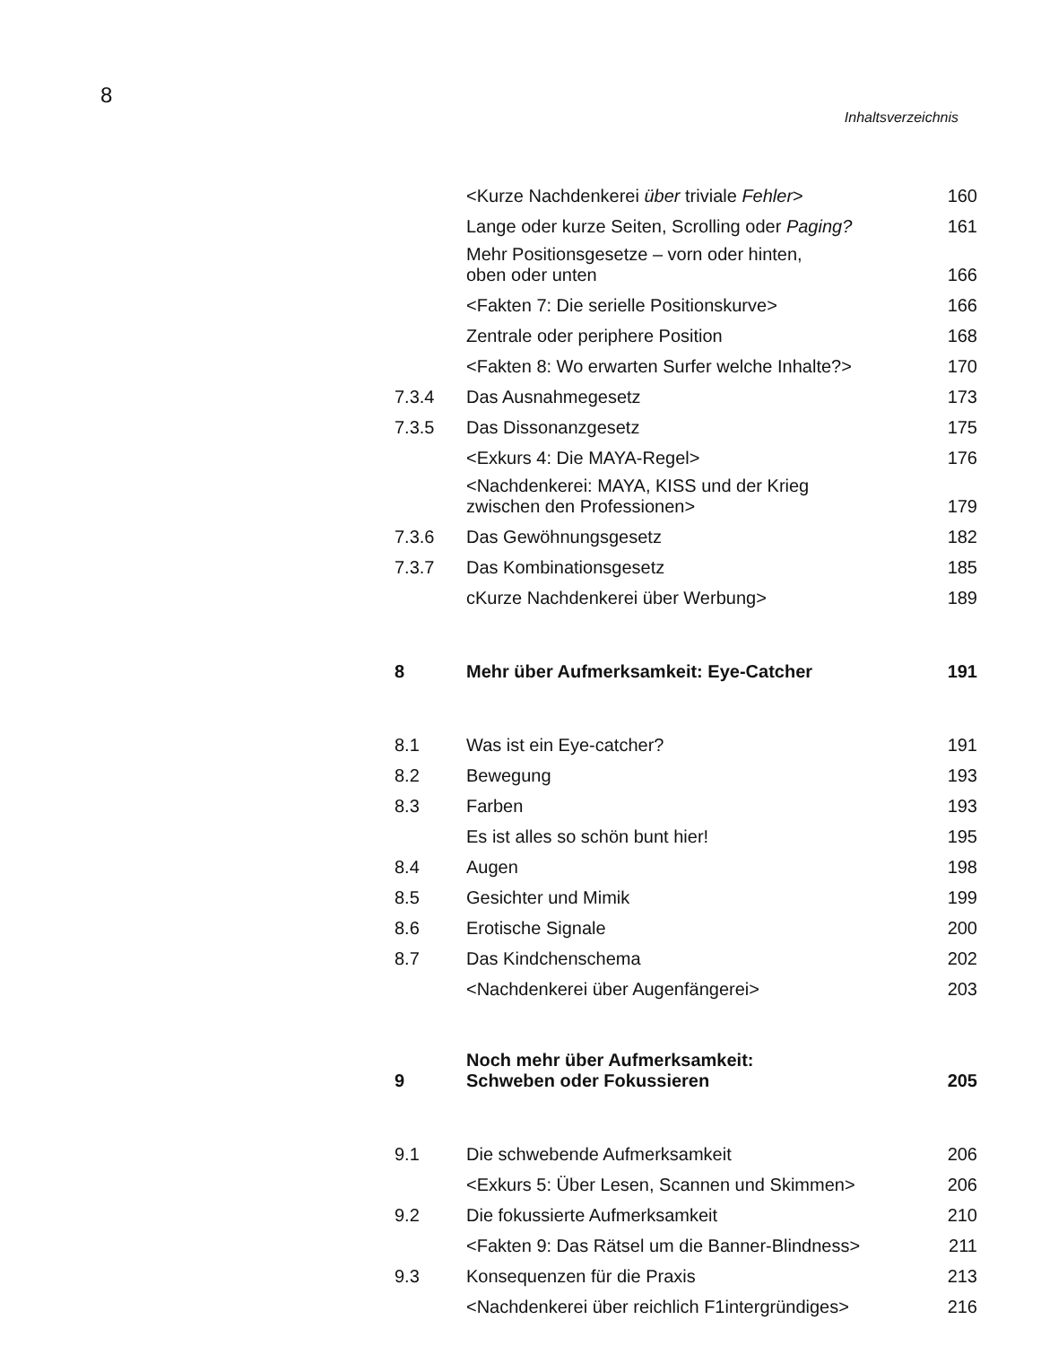8
Inhaltsverzeichnis
| | <Kurze Nachdenkerei über triviale Fehler > | 160 |
| | Lange oder kurze Seiten, Scrolling oder Paging? | 161 |
| | Mehr Positionsgesetze – vorn oder hinten, oben oder unten | 166 |
| | <Fakten 7: Die serielle Positionskurve> | 166 |
| | Zentrale oder periphere Position | 168 |
| | <Fakten 8: Wo erwarten Surfer welche Inhalte?> | 170 |
| 7.3.4 | Das Ausnahmegesetz | 173 |
| 7.3.5 | Das Dissonanzgesetz | 175 |
| | <Exkurs 4: Die MAYA-Regel> | 176 |
| | <Nachdenkerei: MAYA, KISS und der Krieg zwischen den Professionen> | 179 |
| 7.3.6 | Das Gewöhnungsgesetz | 182 |
| 7.3.7 | Das Kombinationsgesetz | 185 |
| | cKurze Nachdenkerei über Werbung> | 189 |
| 8 | Mehr über Aufmerksamkeit: Eye-Catcher | 191 |
| 8.1 | Was ist ein Eye-catcher? | 191 |
| 8.2 | Bewegung | 193 |
| 8.3 | Farben | 193 |
| | Es ist alles so schön bunt hier! | 195 |
| 8.4 | Augen | 198 |
| 8.5 | Gesichter und Mimik | 199 |
| 8.6 | Erotische Signale | 200 |
| 8.7 | Das Kindchenschema | 202 |
| | <Nachdenkerei über Augenfängerei> | 203 |
| 9 | Noch mehr über Aufmerksamkeit: Schweben oder Fokussieren | 205 |
| 9.1 | Die schwebende Aufmerksamkeit | 206 |
| | <Exkurs 5: Über Lesen, Scannen und Skimmen> | 206 |
| 9.2 | Die fokussierte Aufmerksamkeit | 210 |
| | <Fakten 9: Das Rätsel um die Banner-Blindness> | 211 |
| 9.3 | Konsequenzen für die Praxis | 213 |
| | <Nachdenkerei über reichlich F1intergründiges> | 216 |